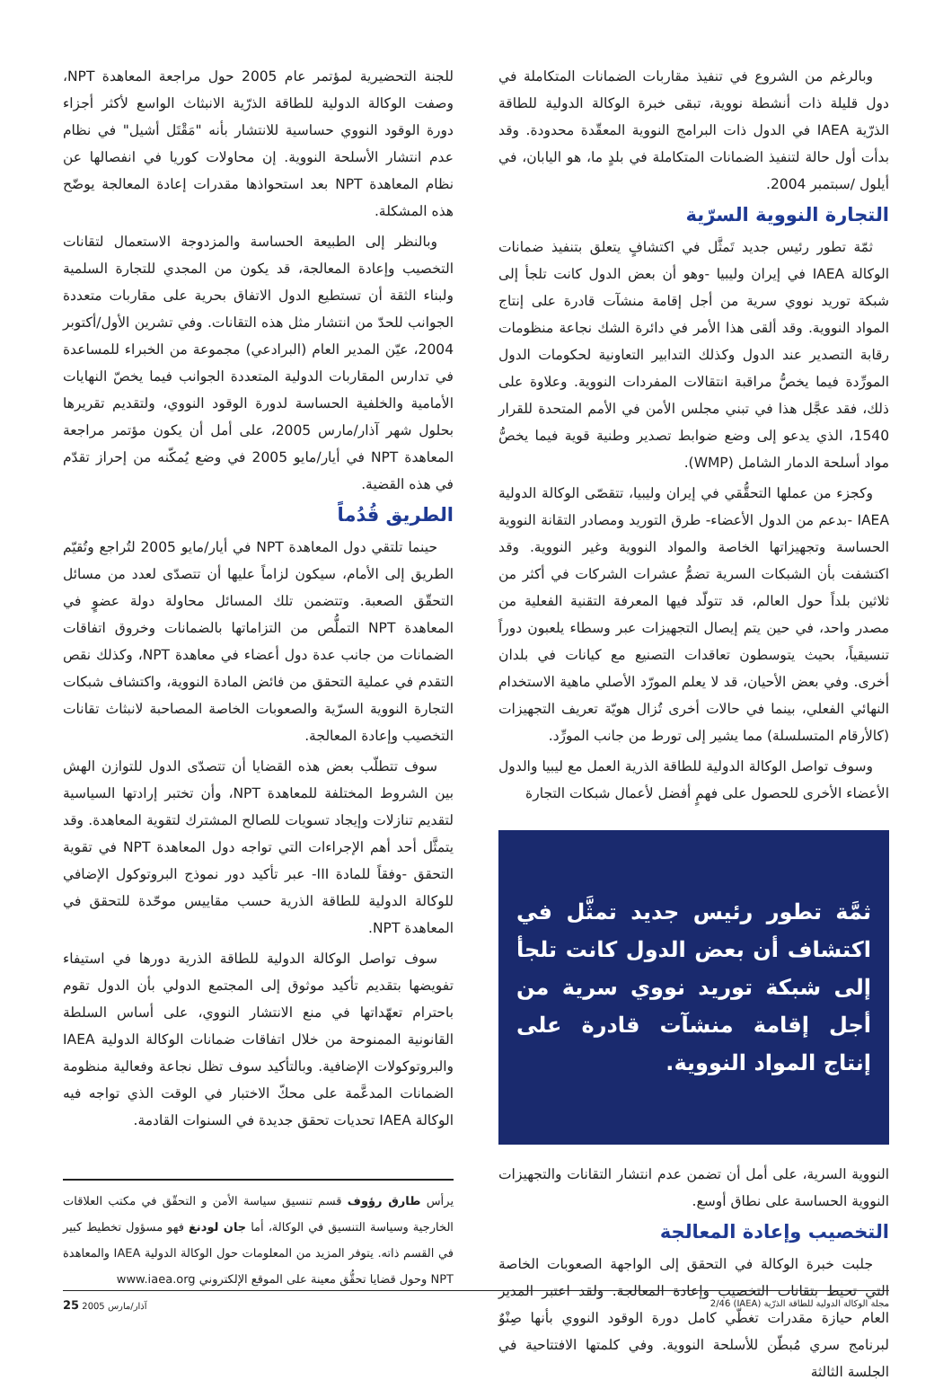وبالرغم من الشروع في تنفيذ مقاربات الضمانات المتكاملة في دول قليلة ذات أنشطة نووية، تبقى خبرة الوكالة الدولية للطاقة الذرّية IAEA في الدول ذات البرامج النووية المعقّدة محدودة. وقد بدأت أول حالة لتنفيذ الضمانات المتكاملة في بلدٍ ما، هو اليابان، في أيلول /سبتمبر 2004.
التجارة النووية السرّية
ثمّة تطور رئيس جديد تَمثَّل في اكتشافٍ يتعلق بتنفيذ ضمانات الوكالة IAEA في إيران وليبيا -وهو أن بعض الدول كانت تلجأ إلى شبكة توريد نووي سرية من أجل إقامة منشآت قادرة على إنتاج المواد النووية. وقد ألقى هذا الأمر في دائرة الشك نجاعة منظومات رقابة التصدير عند الدول وكذلك التدابير التعاونية لحكومات الدول المورِّدة فيما يخصُّ مراقبة انتقالات المفردات النووية. وعلاوة على ذلك، فقد عجَّل هذا في تبني مجلس الأمن في الأمم المتحدة للقرار 1540، الذي يدعو إلى وضع ضوابط تصدير وطنية قوية فيما يخصُّ مواد أسلحة الدمار الشامل (WMP).
وكجزء من عملها التحقُّقي في إيران وليبيا، تتقصّى الوكالة الدولية IAEA -بدعم من الدول الأعضاء- طرق التوريد ومصادر التقانة النووية الحساسة وتجهيزاتها الخاصة والمواد النووية وغير النووية. وقد اكتشفت بأن الشبكات السرية تضمُّ عشرات الشركات في أكثر من ثلاثين بلداً حول العالم، قد تتولّد فيها المعرفة التقنية الفعلية من مصدر واحد، في حين يتم إيصال التجهيزات عبر وسطاء يلعبون دوراً تنسيقياً، بحيث يتوسطون تعاقدات التصنيع مع كيانات في بلدان أخرى. وفي بعض الأحيان، قد لا يعلم المورّد الأصلي ماهية الاستخدام النهائي الفعلي، بينما في حالات أخرى تُزال هويّة تعريف التجهيزات (كالأرقام المتسلسلة) مما يشير إلى تورط من جانب المورِّد.
وسوف تواصل الوكالة الدولية للطاقة الذرية العمل مع ليبيا والدول الأعضاء الأخرى للحصول على فهمٍ أفضل لأعمال شبكات التجارة
ثمَّة تطور رئيس جديد تمثَّل في اكتشاف أن بعض الدول كانت تلجأ إلى شبكة توريد نووي سرية من أجل إقامة منشآت قادرة على إنتاج المواد النووية.
النووية السرية، على أمل أن تضمن عدم انتشار التقانات والتجهيزات النووية الحساسة على نطاق أوسع.
التخصيب وإعادة المعالجة
جلبت خبرة الوكالة في التحقق إلى الواجهة الصعوبات الخاصة التي تحيط بتقانات التخصيب وإعادة المعالجة. ولقد اعتبر المدير العام حيازة مقدرات تغطّي كامل دورة الوقود النووي بأنها صِنْوٌ لبرنامج سري مُبطّن للأسلحة النووية. وفي كلمتها الافتتاحية في الجلسة الثالثة
للجنة التحضيرية لمؤتمر عام 2005 حول مراجعة المعاهدة NPT، وصفت الوكالة الدولية للطاقة الذرّية الانبثاث الواسع لأكثر أجزاء دورة الوقود النووي حساسية للانتشار بأنه "مَقْتَل أشيل" في نظام عدم انتشار الأسلحة النووية. إن محاولات كوريا في انفصالها عن نظام المعاهدة NPT بعد استحواذها مقدرات إعادة المعالجة يوضّح هذه المشكلة.
وبالنظر إلى الطبيعة الحساسة والمزدوجة الاستعمال لتقانات التخصيب وإعادة المعالجة، قد يكون من المجدي للتجارة السلمية ولبناء الثقة أن تستطيع الدول الاتفاق بحرية على مقاربات متعددة الجوانب للحدّ من انتشار مثل هذه التقانات. وفي تشرين الأول/أكتوبر 2004، عيّن المدير العام (البرادعي) مجموعة من الخبراء للمساعدة في تدارس المقاربات الدولية المتعددة الجوانب فيما يخصّ النهايات الأمامية والخلفية الحساسة لدورة الوقود النووي، ولتقديم تقريرها بحلول شهر آذار/مارس 2005، على أمل أن يكون مؤتمر مراجعة المعاهدة NPT في أيار/مايو 2005 في وضع يُمكّنه من إحراز تقدّم في هذه القضية.
الطريق قُدُماً
حينما تلتقي دول المعاهدة NPT في أيار/مايو 2005 لتُراجع وتُقيّم الطريق إلى الأمام، سيكون لزاماً عليها أن تتصدّى لعدد من مسائل التحقّق الصعبة. وتتضمن تلك المسائل محاولة دولة عضوٍ في المعاهدة NPT التملُّص من التزاماتها بالضمانات وخروق اتفاقات الضمانات من جانب عدة دول أعضاء في معاهدة NPT، وكذلك نقص التقدم في عملية التحقق من فائض المادة النووية، واكتشاف شبكات التجارة النووية السرّية والصعوبات الخاصة المصاحبة لانبثاث تقانات التخصيب وإعادة المعالجة.
سوف تتطلّب بعض هذه القضايا أن تتصدّى الدول للتوازن الهش بين الشروط المختلفة للمعاهدة NPT، وأن تختبر إرادتها السياسية لتقديم تنازلات وإيجاد تسويات للصالح المشترك لتقوية المعاهدة. وقد يتمثَّل أحد أهم الإجراءات التي تواجه دول المعاهدة NPT في تقوية التحقق -وفقاً للمادة III- عبر تأكيد دور نموذج البروتوكول الإضافي للوكالة الدولية للطاقة الذرية حسب مقاييس موحّدة للتحقق في المعاهدة NPT.
سوف تواصل الوكالة الدولية للطاقة الذرية دورها في استيفاء تفويضها بتقديم تأكيد موثوق إلى المجتمع الدولي بأن الدول تقوم باحترام تعهّداتها في منع الانتشار النووي، على أساس السلطة القانونية الممنوحة من خلال اتفاقات ضمانات الوكالة الدولية IAEA والبروتوكولات الإضافية. وبالتأكيد سوف تظل نجاعة وفعالية منظومة الضمانات المدعَّمة على محكّ الاختبار في الوقت الذي تواجه فيه الوكالة IAEA تحديات تحقق جديدة في السنوات القادمة.
يرأس طارق رؤوف قسم تنسيق سياسة الأمن و التحقّق في مكتب العلاقات الخارجية وسياسة التنسيق في الوكالة، أما جان لودنغ فهو مسؤول تخطيط كبير في القسم ذاته. يتوفر المزيد من المعلومات حول الوكالة الدولية IAEA والمعاهدة NPT وحول قضايا تحقُّق معينة على الموقع الإلكتروني www.iaea.org
مجلة الوكالة الدولية للطاقة الذرّية (IAEA) 2/46 آذار/مارس 2005 25